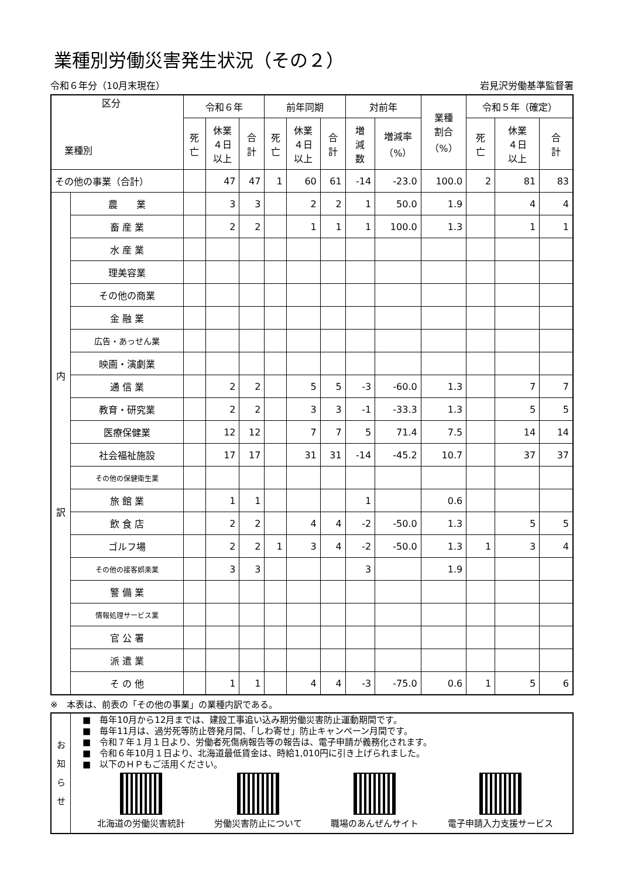業種別労働災害発生状況（その２）
令和６年分（10月末現在） 岩見沢労働基準監督署
| 区分 業種別 | | 令和６年 | | | 前年同期 | | | 対前年 | | 業種 割合 （%） | 令和５年（確定） | | |
| --- | --- | --- | --- | --- | --- | --- | --- | --- | --- | --- | --- | --- | --- |
| | | 死 亡 | 休業 ４日 以上 | 合 計 | 死 亡 | 休業 ４日 以上 | 合 計 | 増 減 数 | 増減率 （%） | | 死 亡 | 休業 ４日 以上 | 合 計 |
| その他の事業（合計） | | | 47 | 47 | 1 | 60 | 61 | -14 | -23.0 | 100.0 | 2 | 81 | 83 |
| 内 訳 | 農 業 | | 3 | 3 | | 2 | 2 | 1 | 50.0 | 1.9 | | 4 | 4 |
| | 畜 産 業 | | 2 | 2 | | 1 | 1 | 1 | 100.0 | 1.3 | | 1 | 1 |
| | 水 産 業 | | | | | | | | | | | | |
| | 理美容業 | | | | | | | | | | | | |
| | その他の商業 | | | | | | | | | | | | |
| | 金 融 業 | | | | | | | | | | | | |
| | 広告・あっせん業 | | | | | | | | | | | | |
| | 映画・演劇業 | | | | | | | | | | | | |
| | 通 信 業 | | 2 | 2 | | 5 | 5 | -3 | -60.0 | 1.3 | | 7 | 7 |
| | 教育・研究業 | | 2 | 2 | | 3 | 3 | -1 | -33.3 | 1.3 | | 5 | 5 |
| | 医療保健業 | | 12 | 12 | | 7 | 7 | 5 | 71.4 | 7.5 | | 14 | 14 |
| | 社会福祉施設 | | 17 | 17 | | 31 | 31 | -14 | -45.2 | 10.7 | | 37 | 37 |
| | その他の保健衛生業 | | | | | | | | | | | | |
| | 旅 館 業 | | 1 | 1 | | | | 1 | | 0.6 | | | |
| | 飲 食 店 | | 2 | 2 | | 4 | 4 | -2 | -50.0 | 1.3 | | 5 | 5 |
| | ゴルフ場 | | 2 | 2 | 1 | 3 | 4 | -2 | -50.0 | 1.3 | 1 | 3 | 4 |
| | その他の接客娯楽業 | | 3 | 3 | | | | 3 | | 1.9 | | | |
| | 警 備 業 | | | | | | | | | | | | |
| | 情報処理サービス業 | | | | | | | | | | | | |
| | 官 公 署 | | | | | | | | | | | | |
| | 派 遣 業 | | | | | | | | | | | | |
| | そ の 他 | | 1 | 1 | | 4 | 4 | -3 | -75.0 | 0.6 | 1 | 5 | 6 |
※　本表は、前表の「その他の事業」の業種内訳である。
お
知
ら
せ
■　毎年10月から12月までは、建設工事追い込み期労働災害防止運動期間です。
■　毎年11月は、過労死等防止啓発月間、「しわ寄せ」防止キャンペーン月間です。
■　令和７年１月１日より、労働者死傷病報告等の報告は、電子申請が義務化されます。
■　令和６年10月１日より、北海道最低賃金は、時給1,010円に引き上げられました。
■　以下のＨＰもご活用ください。
北海道の労働災害統計 労働災害防止について 職場のあんぜんサイト 電子申請入力支援サービス